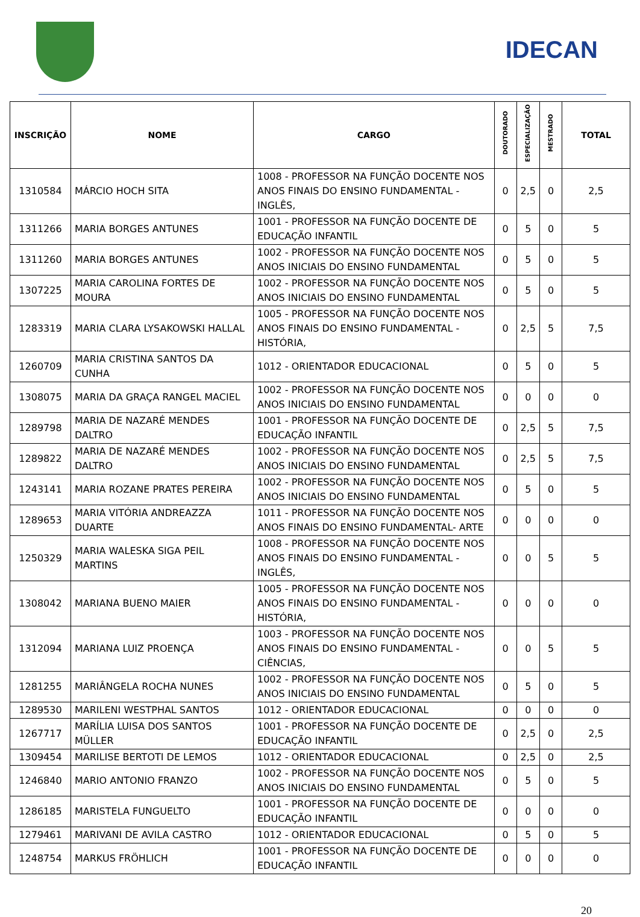IDECAN
| INSCRIÇÃO | NOME | CARGO | DOUTORADO | ESPECIALIZAÇÃO | MESTRADO | TOTAL |
| --- | --- | --- | --- | --- | --- | --- |
| 1310584 | MÁRCIO HOCH SITA | 1008 - PROFESSOR NA FUNÇÃO DOCENTE NOS ANOS FINAIS DO ENSINO FUNDAMENTAL - INGLÊS, | 0 | 2,5 | 0 | 2,5 |
| 1311266 | MARIA BORGES ANTUNES | 1001 - PROFESSOR NA FUNÇÃO DOCENTE DE EDUCAÇÃO INFANTIL | 0 | 5 | 0 | 5 |
| 1311260 | MARIA BORGES ANTUNES | 1002 - PROFESSOR NA FUNÇÃO DOCENTE NOS ANOS INICIAIS DO ENSINO FUNDAMENTAL | 0 | 5 | 0 | 5 |
| 1307225 | MARIA CAROLINA FORTES DE MOURA | 1002 - PROFESSOR NA FUNÇÃO DOCENTE NOS ANOS INICIAIS DO ENSINO FUNDAMENTAL | 0 | 5 | 0 | 5 |
| 1283319 | MARIA CLARA LYSAKOWSKI HALLAL | 1005 - PROFESSOR NA FUNÇÃO DOCENTE NOS ANOS FINAIS DO ENSINO FUNDAMENTAL - HISTÓRIA, | 0 | 2,5 | 5 | 7,5 |
| 1260709 | MARIA CRISTINA SANTOS DA CUNHA | 1012 - ORIENTADOR EDUCACIONAL | 0 | 5 | 0 | 5 |
| 1308075 | MARIA DA GRAÇA RANGEL MACIEL | 1002 - PROFESSOR NA FUNÇÃO DOCENTE NOS ANOS INICIAIS DO ENSINO FUNDAMENTAL | 0 | 0 | 0 | 0 |
| 1289798 | MARIA DE NAZARÉ MENDES DALTRO | 1001 - PROFESSOR NA FUNÇÃO DOCENTE DE EDUCAÇÃO INFANTIL | 0 | 2,5 | 5 | 7,5 |
| 1289822 | MARIA DE NAZARÉ MENDES DALTRO | 1002 - PROFESSOR NA FUNÇÃO DOCENTE NOS ANOS INICIAIS DO ENSINO FUNDAMENTAL | 0 | 2,5 | 5 | 7,5 |
| 1243141 | MARIA ROZANE PRATES PEREIRA | 1002 - PROFESSOR NA FUNÇÃO DOCENTE NOS ANOS INICIAIS DO ENSINO FUNDAMENTAL | 0 | 5 | 0 | 5 |
| 1289653 | MARIA VITÓRIA ANDREAZZA DUARTE | 1011 - PROFESSOR NA FUNÇÃO DOCENTE NOS ANOS FINAIS DO ENSINO FUNDAMENTAL- ARTE | 0 | 0 | 0 | 0 |
| 1250329 | MARIA WALESKA SIGA PEIL MARTINS | 1008 - PROFESSOR NA FUNÇÃO DOCENTE NOS ANOS FINAIS DO ENSINO FUNDAMENTAL - INGLÊS, | 0 | 0 | 5 | 5 |
| 1308042 | MARIANA BUENO MAIER | 1005 - PROFESSOR NA FUNÇÃO DOCENTE NOS ANOS FINAIS DO ENSINO FUNDAMENTAL - HISTÓRIA, | 0 | 0 | 0 | 0 |
| 1312094 | MARIANA LUIZ PROENÇA | 1003 - PROFESSOR NA FUNÇÃO DOCENTE NOS ANOS FINAIS DO ENSINO FUNDAMENTAL - CIÊNCIAS, | 0 | 0 | 5 | 5 |
| 1281255 | MARIÂNGELA ROCHA NUNES | 1002 - PROFESSOR NA FUNÇÃO DOCENTE NOS ANOS INICIAIS DO ENSINO FUNDAMENTAL | 0 | 5 | 0 | 5 |
| 1289530 | MARILENI WESTPHAL SANTOS | 1012 - ORIENTADOR EDUCACIONAL | 0 | 0 | 0 | 0 |
| 1267717 | MARÍLIA LUISA DOS SANTOS MÜLLER | 1001 - PROFESSOR NA FUNÇÃO DOCENTE DE EDUCAÇÃO INFANTIL | 0 | 2,5 | 0 | 2,5 |
| 1309454 | MARILISE BERTOTI DE LEMOS | 1012 - ORIENTADOR EDUCACIONAL | 0 | 2,5 | 0 | 2,5 |
| 1246840 | MARIO ANTONIO FRANZO | 1002 - PROFESSOR NA FUNÇÃO DOCENTE NOS ANOS INICIAIS DO ENSINO FUNDAMENTAL | 0 | 5 | 0 | 5 |
| 1286185 | MARISTELA FUNGUELTO | 1001 - PROFESSOR NA FUNÇÃO DOCENTE DE EDUCAÇÃO INFANTIL | 0 | 0 | 0 | 0 |
| 1279461 | MARIVANI DE AVILA CASTRO | 1012 - ORIENTADOR EDUCACIONAL | 0 | 5 | 0 | 5 |
| 1248754 | MARKUS FRÖHLICH | 1001 - PROFESSOR NA FUNÇÃO DOCENTE DE EDUCAÇÃO INFANTIL | 0 | 0 | 0 | 0 |
20